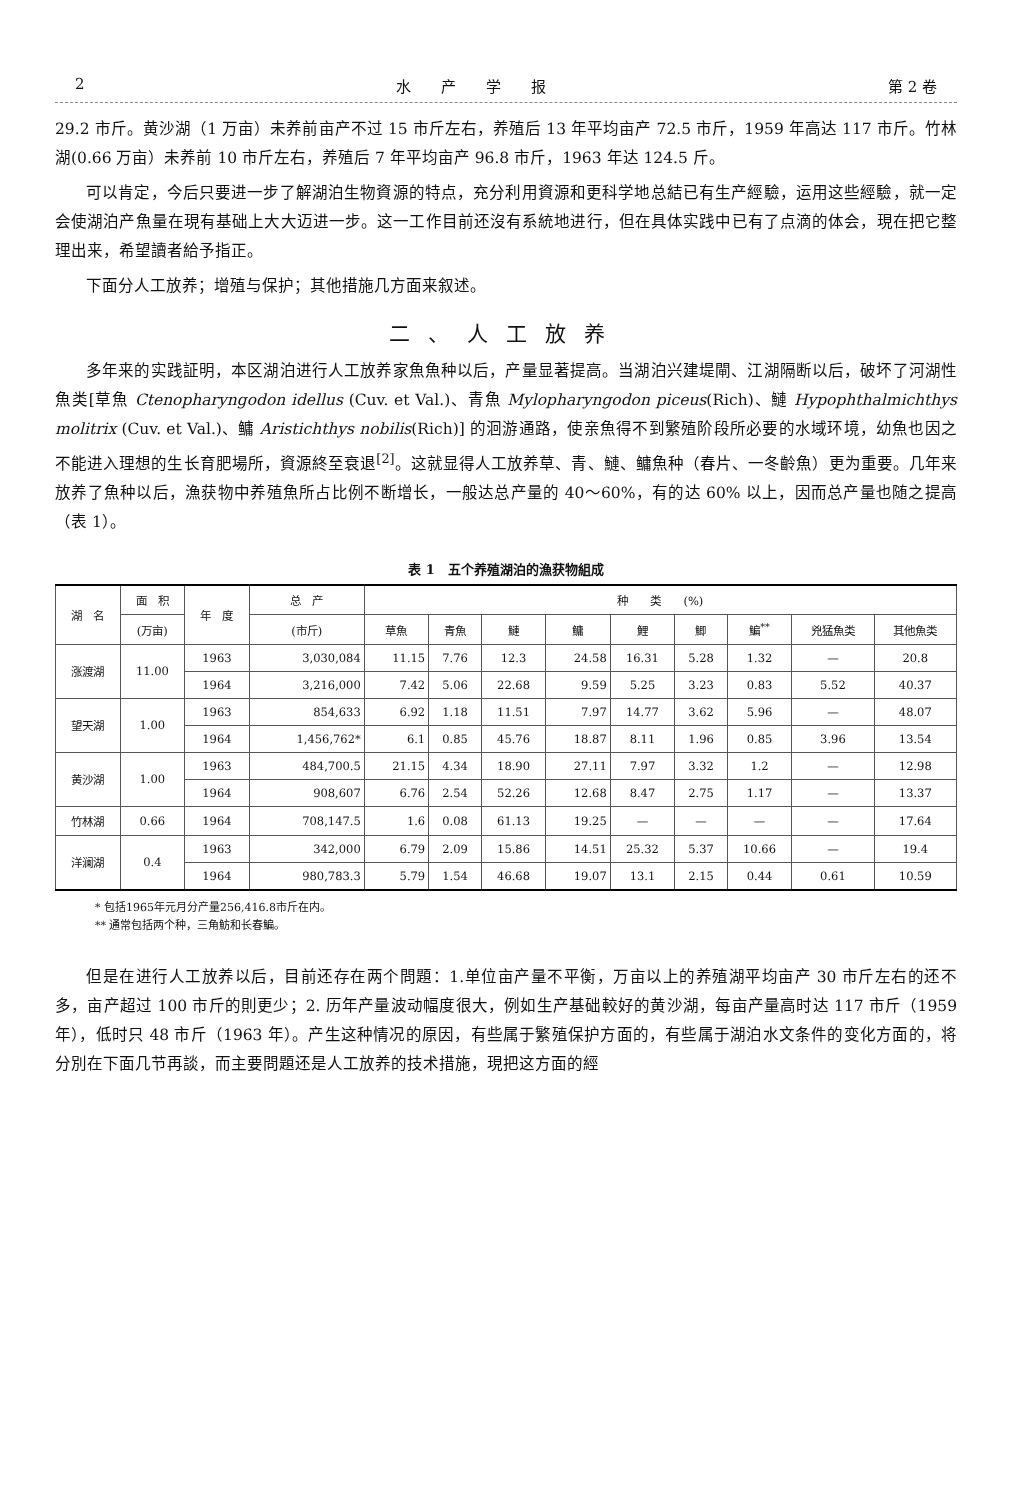2 水产学报 第 2 卷
29.2 市斤。黄沙湖（1 万亩）未养前亩产不过 15 市斤左右，养殖后 13 年平均亩产 72.5 市斤，1959 年高达 117 市斤。竹林湖(0.66 万亩）未养前 10 市斤左右，养殖后 7 年平均亩产 96.8 市斤，1963 年达 124.5 斤。
可以肯定，今后只要进一步了解湖泊生物資源的特点，充分利用資源和更科学地总結已有生产經驗，运用这些經驗，就一定会使湖泊产魚量在現有基础上大大迈进一步。这一工作目前还沒有系統地进行，但在具体实践中已有了点滴的体会，現在把它整理出来，希望讀者給予指正。
下面分人工放养；增殖与保护；其他措施几方面来叙述。
二、人工放养
多年来的实践証明，本区湖泊进行人工放养家魚魚种以后，产量显著提高。当湖泊兴建堤閘、江湖隔断以后，破坏了河湖性魚类[草魚 Ctenopharyngodon idellus (Cuv. et Val.)、青魚 Mylopharyngodon piceus(Rich)、鰱 Hypophthalmichthys molitrix (Cuv. et Val.)、鳙 Aristichthys nobilis(Rich)] 的洄游通路，使亲魚得不到繁殖阶段所必要的水域环境，幼魚也因之不能进入理想的生长育肥場所，資源終至衰退<sup>[2]</sup>。这就显得人工放养草、青、鰱、鳙魚种（春片、一冬齡魚）更为重要。几年来放养了魚种以后，漁获物中养殖魚所占比例不断增长，一般达总产量的 40～60%，有的达 60% 以上，因而总产量也随之提高（表 1）。
表 1　五个养殖湖泊的漁获物組成
| 湖 名 | 面 积 | 年 度 | 总 产 | 种 类 (%) | | | | | | | | |
| --- | --- | --- | --- | --- | --- | --- | --- | --- | --- | --- | --- | --- |
| | (万亩) | | (市斤) | 草魚 | 青魚 | 鰱 | 鳙 | 鯉 | 鯽 | 鯿<sup>**</sup> | 兇猛魚类 | 其他魚类 |
| 涨渡湖 | 11.00 | 1963 | 3,030,084 | 11.15 | 7.76 | 12.3 | 24.58 | 16.31 | 5.28 | 1.32 | — | 20.8 |
| | | 1964 | 3,216,000 | 7.42 | 5.06 | 22.68 | 9.59 | 5.25 | 3.23 | 0.83 | 5.52 | 40.37 |
| 望天湖 | 1.00 | 1963 | 854,633 | 6.92 | 1.18 | 11.51 | 7.97 | 14.77 | 3.62 | 5.96 | — | 48.07 |
| | | 1964 | 1,456,762* | 6.1 | 0.85 | 45.76 | 18.87 | 8.11 | 1.96 | 0.85 | 3.96 | 13.54 |
| 黄沙湖 | 1.00 | 1963 | 484,700.5 | 21.15 | 4.34 | 18.90 | 27.11 | 7.97 | 3.32 | 1.2 | — | 12.98 |
| | | 1964 | 908,607 | 6.76 | 2.54 | 52.26 | 12.68 | 8.47 | 2.75 | 1.17 | — | 13.37 |
| 竹林湖 | 0.66 | 1964 | 708,147.5 | 1.6 | 0.08 | 61.13 | 19.25 | — | — | — | — | 17.64 |
| 洋澜湖 | 0.4 | 1963 | 342,000 | 6.79 | 2.09 | 15.86 | 14.51 | 25.32 | 5.37 | 10.66 | — | 19.4 |
| | | 1964 | 980,783.3 | 5.79 | 1.54 | 46.68 | 19.07 | 13.1 | 2.15 | 0.44 | 0.61 | 10.59 |
* 包括1965年元月分产量256,416.8市斤在内。
** 通常包括两个种，三角魴和长春鯿。
但是在进行人工放养以后，目前还存在两个問題：1.单位亩产量不平衡，万亩以上的养殖湖平均亩产 30 市斤左右的还不多，亩产超过 100 市斤的則更少；2. 历年产量波动幅度很大，例如生产基础較好的黄沙湖，每亩产量高时达 117 市斤（1959 年），低时只 48 市斤（1963 年）。产生这种情况的原因，有些属于繁殖保护方面的，有些属于湖泊水文条件的变化方面的，将分別在下面几节再談，而主要問題还是人工放养的技术措施，現把这方面的經